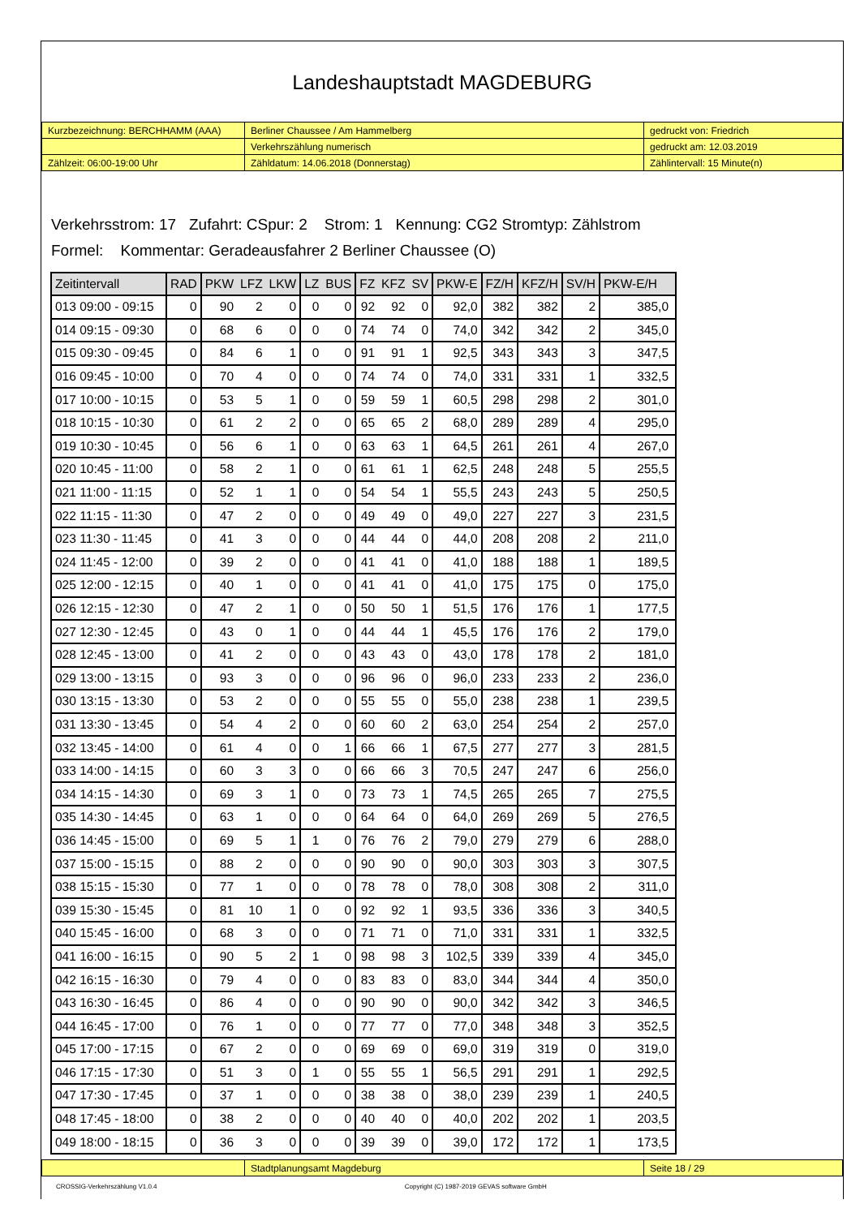Landeshauptstadt MAGDEBURG
| Kurzbezeichnung: BERCHHAMM (AAA) | Berliner Chaussee / Am Hammelberg | gedruckt von: Friedrich |
| | Verkehrszählung numerisch | gedruckt am: 12.03.2019 |
| Zählzeit: 06:00-19:00 Uhr | Zähldatum: 14.06.2018 (Donnerstag) | Zählintervall: 15 Minute(n) |
Verkehrsstrom: 17 Zufahrt: CSpur: 2 Strom: 1 Kennung: CG2 Stromtyp: Zählstrom
Formel: Kommentar: Geradeausfahrer 2 Berliner Chaussee (O)
| Zeitintervall | RAD | PKW | LFZ | LKW | LZ | BUS | FZ | KFZ | SV | PKW-E | FZ/H | KFZ/H | SV/H | PKW-E/H |
| --- | --- | --- | --- | --- | --- | --- | --- | --- | --- | --- | --- | --- | --- | --- |
| 013 09:00 - 09:15 | 0 | 90 | 2 | 0 | 0 | 0 | 92 | 92 | 0 | 92,0 | 382 | 382 | 2 | 385,0 |
| 014 09:15 - 09:30 | 0 | 68 | 6 | 0 | 0 | 0 | 74 | 74 | 0 | 74,0 | 342 | 342 | 2 | 345,0 |
| 015 09:30 - 09:45 | 0 | 84 | 6 | 1 | 0 | 0 | 91 | 91 | 1 | 92,5 | 343 | 343 | 3 | 347,5 |
| 016 09:45 - 10:00 | 0 | 70 | 4 | 0 | 0 | 0 | 74 | 74 | 0 | 74,0 | 331 | 331 | 1 | 332,5 |
| 017 10:00 - 10:15 | 0 | 53 | 5 | 1 | 0 | 0 | 59 | 59 | 1 | 60,5 | 298 | 298 | 2 | 301,0 |
| 018 10:15 - 10:30 | 0 | 61 | 2 | 2 | 0 | 0 | 65 | 65 | 2 | 68,0 | 289 | 289 | 4 | 295,0 |
| 019 10:30 - 10:45 | 0 | 56 | 6 | 1 | 0 | 0 | 63 | 63 | 1 | 64,5 | 261 | 261 | 4 | 267,0 |
| 020 10:45 - 11:00 | 0 | 58 | 2 | 1 | 0 | 0 | 61 | 61 | 1 | 62,5 | 248 | 248 | 5 | 255,5 |
| 021 11:00 - 11:15 | 0 | 52 | 1 | 1 | 0 | 0 | 54 | 54 | 1 | 55,5 | 243 | 243 | 5 | 250,5 |
| 022 11:15 - 11:30 | 0 | 47 | 2 | 0 | 0 | 0 | 49 | 49 | 0 | 49,0 | 227 | 227 | 3 | 231,5 |
| 023 11:30 - 11:45 | 0 | 41 | 3 | 0 | 0 | 0 | 44 | 44 | 0 | 44,0 | 208 | 208 | 2 | 211,0 |
| 024 11:45 - 12:00 | 0 | 39 | 2 | 0 | 0 | 0 | 41 | 41 | 0 | 41,0 | 188 | 188 | 1 | 189,5 |
| 025 12:00 - 12:15 | 0 | 40 | 1 | 0 | 0 | 0 | 41 | 41 | 0 | 41,0 | 175 | 175 | 0 | 175,0 |
| 026 12:15 - 12:30 | 0 | 47 | 2 | 1 | 0 | 0 | 50 | 50 | 1 | 51,5 | 176 | 176 | 1 | 177,5 |
| 027 12:30 - 12:45 | 0 | 43 | 0 | 1 | 0 | 0 | 44 | 44 | 1 | 45,5 | 176 | 176 | 2 | 179,0 |
| 028 12:45 - 13:00 | 0 | 41 | 2 | 0 | 0 | 0 | 43 | 43 | 0 | 43,0 | 178 | 178 | 2 | 181,0 |
| 029 13:00 - 13:15 | 0 | 93 | 3 | 0 | 0 | 0 | 96 | 96 | 0 | 96,0 | 233 | 233 | 2 | 236,0 |
| 030 13:15 - 13:30 | 0 | 53 | 2 | 0 | 0 | 0 | 55 | 55 | 0 | 55,0 | 238 | 238 | 1 | 239,5 |
| 031 13:30 - 13:45 | 0 | 54 | 4 | 2 | 0 | 0 | 60 | 60 | 2 | 63,0 | 254 | 254 | 2 | 257,0 |
| 032 13:45 - 14:00 | 0 | 61 | 4 | 0 | 0 | 1 | 66 | 66 | 1 | 67,5 | 277 | 277 | 3 | 281,5 |
| 033 14:00 - 14:15 | 0 | 60 | 3 | 3 | 0 | 0 | 66 | 66 | 3 | 70,5 | 247 | 247 | 6 | 256,0 |
| 034 14:15 - 14:30 | 0 | 69 | 3 | 1 | 0 | 0 | 73 | 73 | 1 | 74,5 | 265 | 265 | 7 | 275,5 |
| 035 14:30 - 14:45 | 0 | 63 | 1 | 0 | 0 | 0 | 64 | 64 | 0 | 64,0 | 269 | 269 | 5 | 276,5 |
| 036 14:45 - 15:00 | 0 | 69 | 5 | 1 | 1 | 0 | 76 | 76 | 2 | 79,0 | 279 | 279 | 6 | 288,0 |
| 037 15:00 - 15:15 | 0 | 88 | 2 | 0 | 0 | 0 | 90 | 90 | 0 | 90,0 | 303 | 303 | 3 | 307,5 |
| 038 15:15 - 15:30 | 0 | 77 | 1 | 0 | 0 | 0 | 78 | 78 | 0 | 78,0 | 308 | 308 | 2 | 311,0 |
| 039 15:30 - 15:45 | 0 | 81 | 10 | 1 | 0 | 0 | 92 | 92 | 1 | 93,5 | 336 | 336 | 3 | 340,5 |
| 040 15:45 - 16:00 | 0 | 68 | 3 | 0 | 0 | 0 | 71 | 71 | 0 | 71,0 | 331 | 331 | 1 | 332,5 |
| 041 16:00 - 16:15 | 0 | 90 | 5 | 2 | 1 | 0 | 98 | 98 | 3 | 102,5 | 339 | 339 | 4 | 345,0 |
| 042 16:15 - 16:30 | 0 | 79 | 4 | 0 | 0 | 0 | 83 | 83 | 0 | 83,0 | 344 | 344 | 4 | 350,0 |
| 043 16:30 - 16:45 | 0 | 86 | 4 | 0 | 0 | 0 | 90 | 90 | 0 | 90,0 | 342 | 342 | 3 | 346,5 |
| 044 16:45 - 17:00 | 0 | 76 | 1 | 0 | 0 | 0 | 77 | 77 | 0 | 77,0 | 348 | 348 | 3 | 352,5 |
| 045 17:00 - 17:15 | 0 | 67 | 2 | 0 | 0 | 0 | 69 | 69 | 0 | 69,0 | 319 | 319 | 0 | 319,0 |
| 046 17:15 - 17:30 | 0 | 51 | 3 | 0 | 1 | 0 | 55 | 55 | 1 | 56,5 | 291 | 291 | 1 | 292,5 |
| 047 17:30 - 17:45 | 0 | 37 | 1 | 0 | 0 | 0 | 38 | 38 | 0 | 38,0 | 239 | 239 | 1 | 240,5 |
| 048 17:45 - 18:00 | 0 | 38 | 2 | 0 | 0 | 0 | 40 | 40 | 0 | 40,0 | 202 | 202 | 1 | 203,5 |
| 049 18:00 - 18:15 | 0 | 36 | 3 | 0 | 0 | 0 | 39 | 39 | 0 | 39,0 | 172 | 172 | 1 | 173,5 |
| | Stadtplanungsamt Magdeburg | Seite 18 / 29 |
CROSSIG-Verkehrszählung V1.0.4 Copyright (C) 1987-2019 GEVAS software GmbH